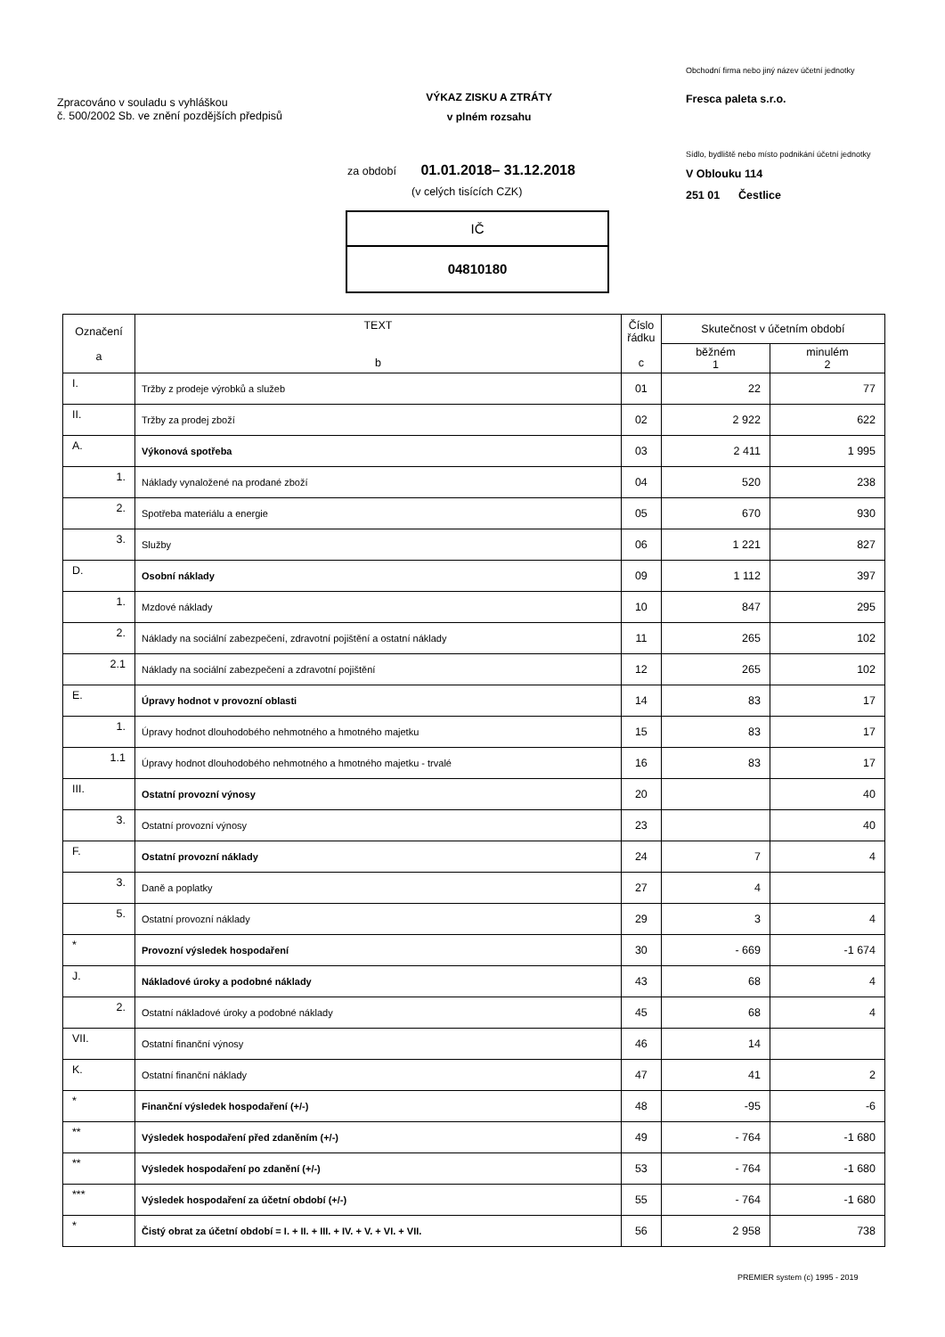Zpracováno v souladu s vyhláškou
č. 500/2002 Sb. ve znění pozdějších předpisů
VÝKAZ ZISKU A ZTRÁTY
v plném rozsahu
Obchodní firma nebo jiný název účetní jednotky
Fresca paleta s.r.o.
Sídlo, bydliště nebo místo podnikání účetní jednotky
V Oblouku 114
251 01 Čestlice
za období 01.01.2018– 31.12.2018
(v celých tisících CZK)
IČ
04810180
| Označení a | TEXT b | Číslo řádku c | Skutečnost v účetním období | |
| --- | --- | --- | --- | --- |
| | | | běžném 1 | minulém 2 |
| I. | Tržby z prodeje výrobků a služeb | 01 | 22 | 77 |
| II. | Tržby za prodej zboží | 02 | 2 922 | 622 |
| A. | Výkonová spotřeba | 03 | 2 411 | 1 995 |
| 1. | Náklady vynaložené na prodané zboží | 04 | 520 | 238 |
| 2. | Spotřeba materiálu a energie | 05 | 670 | 930 |
| 3. | Služby | 06 | 1 221 | 827 |
| D. | Osobní náklady | 09 | 1 112 | 397 |
| 1. | Mzdové náklady | 10 | 847 | 295 |
| 2. | Náklady na sociální zabezpečení, zdravotní pojištění a ostatní náklady | 11 | 265 | 102 |
| 2.1 | Náklady na sociální zabezpečení a zdravotní pojištění | 12 | 265 | 102 |
| E. | Úpravy hodnot v provozní oblasti | 14 | 83 | 17 |
| 1. | Úpravy hodnot dlouhodobého nehmotného a hmotného majetku | 15 | 83 | 17 |
| 1.1 | Úpravy hodnot dlouhodobého nehmotného a hmotného majetku - trvalé | 16 | 83 | 17 |
| III. | Ostatní provozní výnosy | 20 | | 40 |
| 3. | Ostatní provozní výnosy | 23 | | 40 |
| F. | Ostatní provozní náklady | 24 | 7 | 4 |
| 3. | Daně a poplatky | 27 | 4 | |
| 5. | Ostatní provozní náklady | 29 | 3 | 4 |
| * | Provozní výsledek hospodaření | 30 | - 669 | -1 674 |
| J. | Nákladové úroky a podobné náklady | 43 | 68 | 4 |
| 2. | Ostatní nákladové úroky a podobné náklady | 45 | 68 | 4 |
| VII. | Ostatní finanční výnosy | 46 | 14 | |
| K. | Ostatní finanční náklady | 47 | 41 | 2 |
| * | Finanční výsledek hospodaření (+/-) | 48 | -95 | -6 |
| ** | Výsledek hospodaření před zdaněním (+/-) | 49 | - 764 | -1 680 |
| ** | Výsledek hospodaření po zdanění (+/-) | 53 | - 764 | -1 680 |
| *** | Výsledek hospodaření za účetní období (+/-) | 55 | - 764 | -1 680 |
| * | Čistý obrat za účetní období = I. + II. + III. + IV. + V. + VI. + VII. | 56 | 2 958 | 738 |
PREMIER system (c) 1995 - 2019